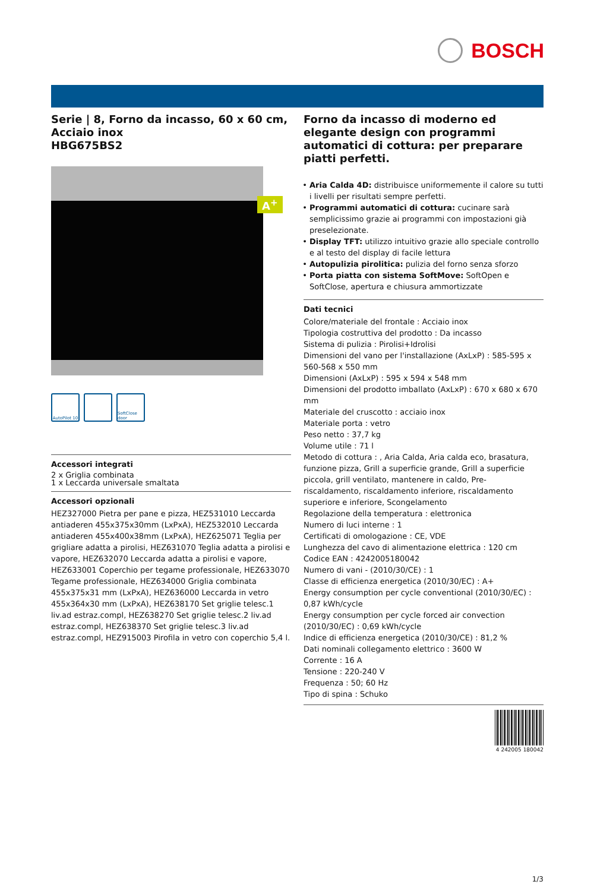BOSCH
Serie | 8, Forno da incasso, 60 x 60 cm, Acciaio inox
HBG675BS2
A<sup>+</sup>
AutoPilot 10
SoftClose door
Accessori integrati
2 x Griglia combinata
1 x Leccarda universale smaltata
Accessori opzionali
HEZ327000 Pietra per pane e pizza, HEZ531010 Leccarda antiaderen 455x375x30mm (LxPxA), HEZ532010 Leccarda antiaderen 455x400x38mm (LxPxA), HEZ625071 Teglia per grigliare adatta a pirolisi, HEZ631070 Teglia adatta a pirolisi e vapore, HEZ632070 Leccarda adatta a pirolisi e vapore, HEZ633001 Coperchio per tegame professionale, HEZ633070 Tegame professionale, HEZ634000 Griglia combinata 455x375x31 mm (LxPxA), HEZ636000 Leccarda in vetro 455x364x30 mm (LxPxA), HEZ638170 Set griglie telesc.1 liv.ad estraz.compl, HEZ638270 Set griglie telesc.2 liv.ad estraz.compl, HEZ638370 Set griglie telesc.3 liv.ad estraz.compl, HEZ915003 Pirofila in vetro con coperchio 5,4 l.
Forno da incasso di moderno ed elegante design con programmi automatici di cottura: per preparare piatti perfetti.
Aria Calda 4D: distribuisce uniformemente il calore su tutti i livelli per risultati sempre perfetti.
Programmi automatici di cottura: cucinare sarà semplicissimo grazie ai programmi con impostazioni già preselezionate.
Display TFT: utilizzo intuitivo grazie allo speciale controllo e al testo del display di facile lettura
Autopulizia pirolitica: pulizia del forno senza sforzo
Porta piatta con sistema SoftMove: SoftOpen e SoftClose, apertura e chiusura ammortizzate
Dati tecnici
Colore/materiale del frontale : Acciaio inox
Tipologia costruttiva del prodotto : Da incasso
Sistema di pulizia : Pirolisi+Idrolisi
Dimensioni del vano per l'installazione (AxLxP) : 585-595 x 560-568 x 550 mm
Dimensioni (AxLxP) : 595 x 594 x 548 mm
Dimensioni del prodotto imballato (AxLxP) : 670 x 680 x 670 mm
Materiale del cruscotto : acciaio inox
Materiale porta : vetro
Peso netto : 37,7 kg
Volume utile : 71 l
Metodo di cottura : , Aria Calda, Aria calda eco, brasatura, funzione pizza, Grill a superficie grande, Grill a superficie piccola, grill ventilato, mantenere in caldo, Pre-riscaldamento, riscaldamento inferiore, riscaldamento superiore e inferiore, Scongelamento
Regolazione della temperatura : elettronica
Numero di luci interne : 1
Certificati di omologazione : CE, VDE
Lunghezza del cavo di alimentazione elettrica : 120 cm
Codice EAN : 4242005180042
Numero di vani - (2010/30/CE) : 1
Classe di efficienza energetica (2010/30/EC) : A+
Energy consumption per cycle conventional (2010/30/EC) : 0,87 kWh/cycle
Energy consumption per cycle forced air convection (2010/30/EC) : 0,69 kWh/cycle
Indice di efficienza energetica (2010/30/CE) : 81,2 %
Dati nominali collegamento elettrico : 3600 W
Corrente : 16 A
Tensione : 220-240 V
Frequenza : 50; 60 Hz
Tipo di spina : Schuko
4 242005 180042
1/3